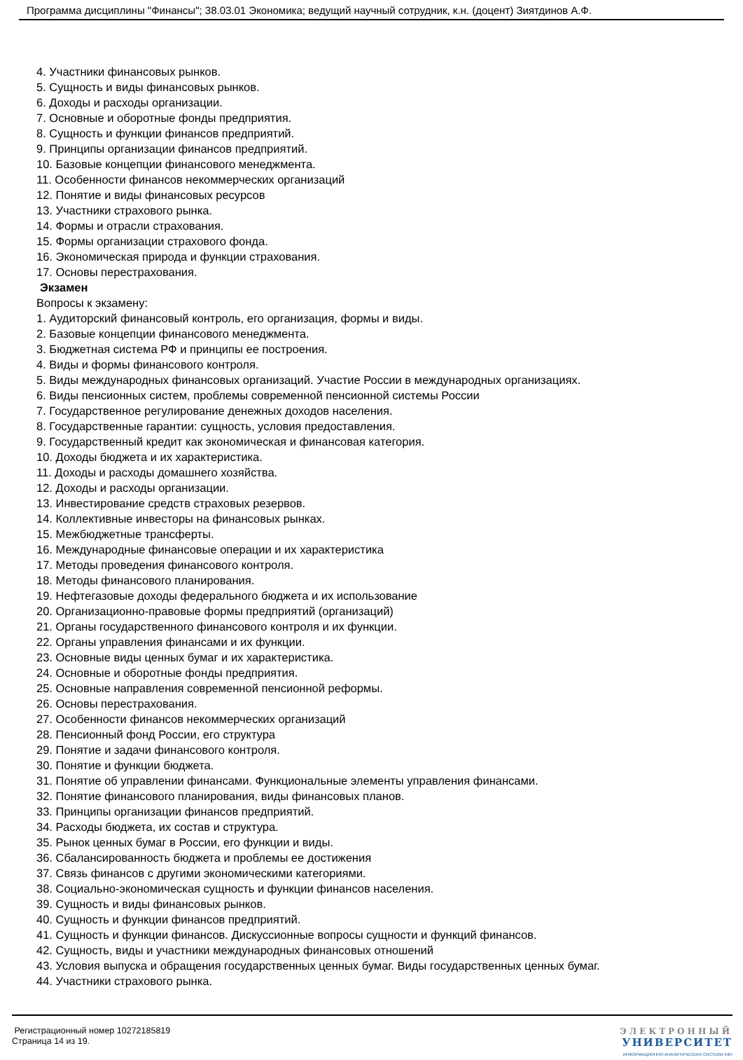Программа дисциплины "Финансы"; 38.03.01 Экономика; ведущий научный сотрудник, к.н. (доцент) Зиятдинов А.Ф.
4. Участники финансовых рынков.
5. Сущность и виды финансовых рынков.
6. Доходы и расходы организации.
7. Основные и оборотные фонды предприятия.
8. Сущность и функции финансов предприятий.
9. Принципы организации финансов предприятий.
10. Базовые концепции финансового менеджмента.
11. Особенности финансов некоммерческих организаций
12. Понятие и виды финансовых ресурсов
13. Участники страхового рынка.
14. Формы и отрасли страхования.
15. Формы организации страхового фонда.
16. Экономическая природа и функции страхования.
17. Основы перестрахования.
Экзамен
Вопросы к экзамену:
1. Аудиторский финансовый контроль, его организация, формы и виды.
2. Базовые концепции финансового менеджмента.
3. Бюджетная система РФ и принципы ее построения.
4. Виды и формы финансового контроля.
5. Виды международных финансовых организаций. Участие России в международных организациях.
6. Виды пенсионных систем, проблемы современной пенсионной системы России
7. Государственное регулирование денежных доходов населения.
8. Государственные гарантии: сущность, условия предоставления.
9. Государственный кредит как экономическая и финансовая категория.
10. Доходы бюджета и их характеристика.
11. Доходы и расходы домашнего хозяйства.
12. Доходы и расходы организации.
13. Инвестирование средств страховых резервов.
14. Коллективные инвесторы на финансовых рынках.
15. Межбюджетные трансферты.
16. Международные финансовые операции и их характеристика
17. Методы проведения финансового контроля.
18. Методы финансового планирования.
19. Нефтегазовые доходы федерального бюджета и их использование
20. Организационно-правовые формы предприятий (организаций)
21. Органы государственного финансового контроля и их функции.
22. Органы управления финансами и их функции.
23. Основные виды ценных бумаг и их характеристика.
24. Основные и оборотные фонды предприятия.
25. Основные направления современной пенсионной реформы.
26. Основы перестрахования.
27. Особенности финансов некоммерческих организаций
28. Пенсионный фонд России, его структура
29. Понятие и задачи финансового контроля.
30. Понятие и функции бюджета.
31. Понятие об управлении финансами. Функциональные элементы управления финансами.
32. Понятие финансового планирования, виды финансовых планов.
33. Принципы организации финансов предприятий.
34. Расходы бюджета, их состав и структура.
35. Рынок ценных бумаг в России, его функции и виды.
36. Сбалансированность бюджета и проблемы ее достижения
37. Связь финансов с другими экономическими категориями.
38. Социально-экономическая сущность и функции финансов населения.
39. Сущность и виды финансовых рынков.
40. Сущность и функции финансов предприятий.
41. Сущность и функции финансов. Дискуссионные вопросы сущности и функций финансов.
42. Сущность, виды и участники международных финансовых отношений
43. Условия выпуска и обращения государственных ценных бумаг. Виды государственных ценных бумаг.
44. Участники страхового рынка.
Регистрационный номер 10272185819
Страница 14 из 19.
ЭЛЕКТРОННЫЙ
УНИВЕРСИТЕТ
ИНФОРМАЦИОННО-АНАЛИТИЧЕСКАЯ СИСТЕМА КФУ